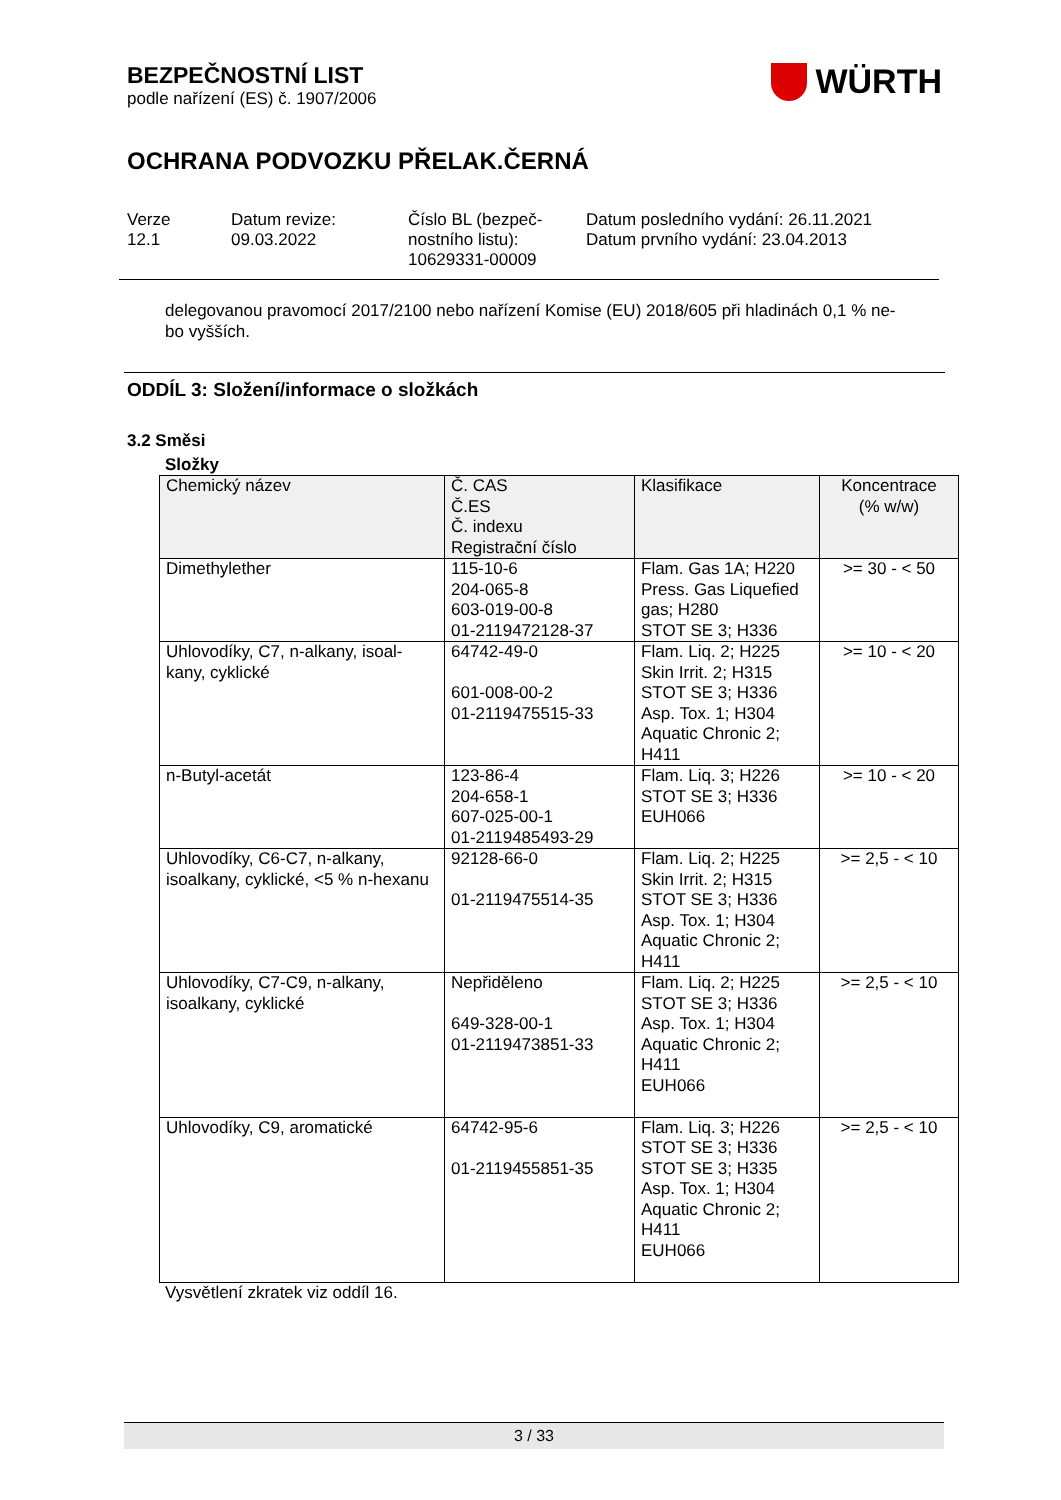BEZPEČNOSTNÍ LIST
podle nařízení (ES) č. 1907/2006
WÜRTH
OCHRANA PODVOZKU PŘELAK.ČERNÁ
Verze
12.1
Datum revize:
09.03.2022
Číslo BL (bezpeč-
nostního listu):
10629331-00009
Datum posledního vydání: 26.11.2021
Datum prvního vydání: 23.04.2013
delegovanou pravomocí 2017/2100 nebo nařízení Komise (EU) 2018/605 při hladinách 0,1 % ne-
bo vyšších.
ODDÍL 3: Složení/informace o složkách
3.2 Směsi
Složky
| Chemický název | Č. CAS Č.ES Č. indexu Registrační číslo | Klasifikace | Koncentrace (% w/w) |
| --- | --- | --- | --- |
| Dimethylether | 115-10-6 204-065-8 603-019-00-8 01-2119472128-37 | Flam. Gas 1A; H220 Press. Gas Liquefied gas; H280 STOT SE 3; H336 | >= 30 - < 50 |
| Uhlovodíky, C7, n-alkany, isoal-kany, cyklické | 64742-49-0 601-008-00-2 01-2119475515-33 | Flam. Liq. 2; H225 Skin Irrit. 2; H315 STOT SE 3; H336 Asp. Tox. 1; H304 Aquatic Chronic 2; H411 | >= 10 - < 20 |
| n-Butyl-acetát | 123-86-4 204-658-1 607-025-00-1 01-2119485493-29 | Flam. Liq. 3; H226 STOT SE 3; H336 EUH066 | >= 10 - < 20 |
| Uhlovodíky, C6-C7, n-alkany, isoalkany, cyklické, <5 % n-hexanu | 92128-66-0 01-2119475514-35 | Flam. Liq. 2; H225 Skin Irrit. 2; H315 STOT SE 3; H336 Asp. Tox. 1; H304 Aquatic Chronic 2; H411 | >= 2,5 - < 10 |
| Uhlovodíky, C7-C9, n-alkany, isoalkany, cyklické | Nepřiděleno 649-328-00-1 01-2119473851-33 | Flam. Liq. 2; H225 STOT SE 3; H336 Asp. Tox. 1; H304 Aquatic Chronic 2; H411 EUH066 | >= 2,5 - < 10 |
| Uhlovodíky, C9, aromatické | 64742-95-6 01-2119455851-35 | Flam. Liq. 3; H226 STOT SE 3; H336 STOT SE 3; H335 Asp. Tox. 1; H304 Aquatic Chronic 2; H411 EUH066 | >= 2,5 - < 10 |
Vysvětlení zkratek viz oddíl 16.
3 / 33